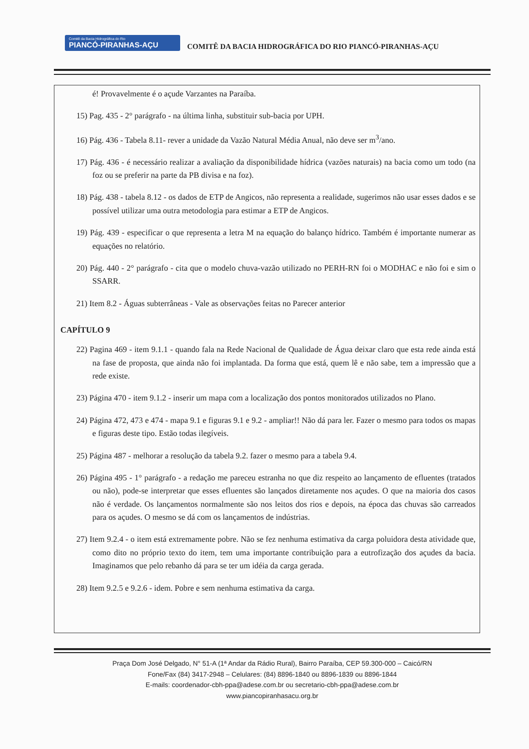Comitê da Bacia Hidrográfica do Rio
PIANCÓ-PIRANHAS-AÇU
COMITÊ DA BACIA HIDROGRÁFICA DO RIO PIANCÓ-PIRANHAS-AÇU
é! Provavelmente é o açude Varzantes na Paraíba.
15) Pag. 435 - 2° parágrafo - na última linha, substituir sub-bacia por UPH.
16) Pág. 436 - Tabela 8.11- rever a unidade da Vazão Natural Média Anual, não deve ser m<sup>3</sup>/ano.
17) Pág. 436 - é necessário realizar a avaliação da disponibilidade hídrica (vazões naturais) na bacia como um todo (na foz ou se preferir na parte da PB divisa e na foz).
18) Pág. 438 - tabela 8.12 - os dados de ETP de Angicos, não representa a realidade, sugerimos não usar esses dados e se possível utilizar uma outra metodologia para estimar a ETP de Angicos.
19) Pág. 439 - especificar o que representa a letra M na equação do balanço hídrico. Também é importante numerar as equações no relatório.
20) Pág. 440 - 2° parágrafo - cita que o modelo chuva-vazão utilizado no PERH-RN foi o MODHAC e não foi e sim o SSARR.
21) Item 8.2 - Águas subterrâneas - Vale as observações feitas no Parecer anterior
CAPÍTULO 9
22) Pagina 469 - item 9.1.1 - quando fala na Rede Nacional de Qualidade de Água deixar claro que esta rede ainda está na fase de proposta, que ainda não foi implantada. Da forma que está, quem lê e não sabe, tem a impressão que a rede existe.
23) Página 470 - item 9.1.2 - inserir um mapa com a localização dos pontos monitorados utilizados no Plano.
24) Página 472, 473 e 474 - mapa 9.1 e figuras 9.1 e 9.2 - ampliar!! Não dá para ler. Fazer o mesmo para todos os mapas e figuras deste tipo. Estão todas ilegíveis.
25) Página 487 - melhorar a resolução da tabela 9.2. fazer o mesmo para a tabela 9.4.
26) Página 495 - 1° parágrafo - a redação me pareceu estranha no que diz respeito ao lançamento de efluentes (tratados ou não), pode-se interpretar que esses efluentes são lançados diretamente nos açudes. O que na maioria dos casos não é verdade. Os lançamentos normalmente são nos leitos dos rios e depois, na época das chuvas são carreados para os açudes. O mesmo se dá com os lançamentos de indústrias.
27) Item 9.2.4 - o item está extremamente pobre. Não se fez nenhuma estimativa da carga poluidora desta atividade que, como dito no próprio texto do item, tem uma importante contribuição para a eutrofização dos açudes da bacia. Imaginamos que pelo rebanho dá para se ter um idéia da carga gerada.
28) Item 9.2.5 e 9.2.6 - idem. Pobre e sem nenhuma estimativa da carga.
Praça Dom José Delgado, N° 51-A (1ª Andar da Rádio Rural), Bairro Paraíba, CEP 59.300-000 – Caicó/RN
Fone/Fax (84) 3417-2948 – Celulares: (84) 8896-1840 ou 8896-1839 ou 8896-1844
E-mails: coordenador-cbh-ppa@adese.com.br ou secretario-cbh-ppa@adese.com.br
www.piancopiranhasacu.org.br